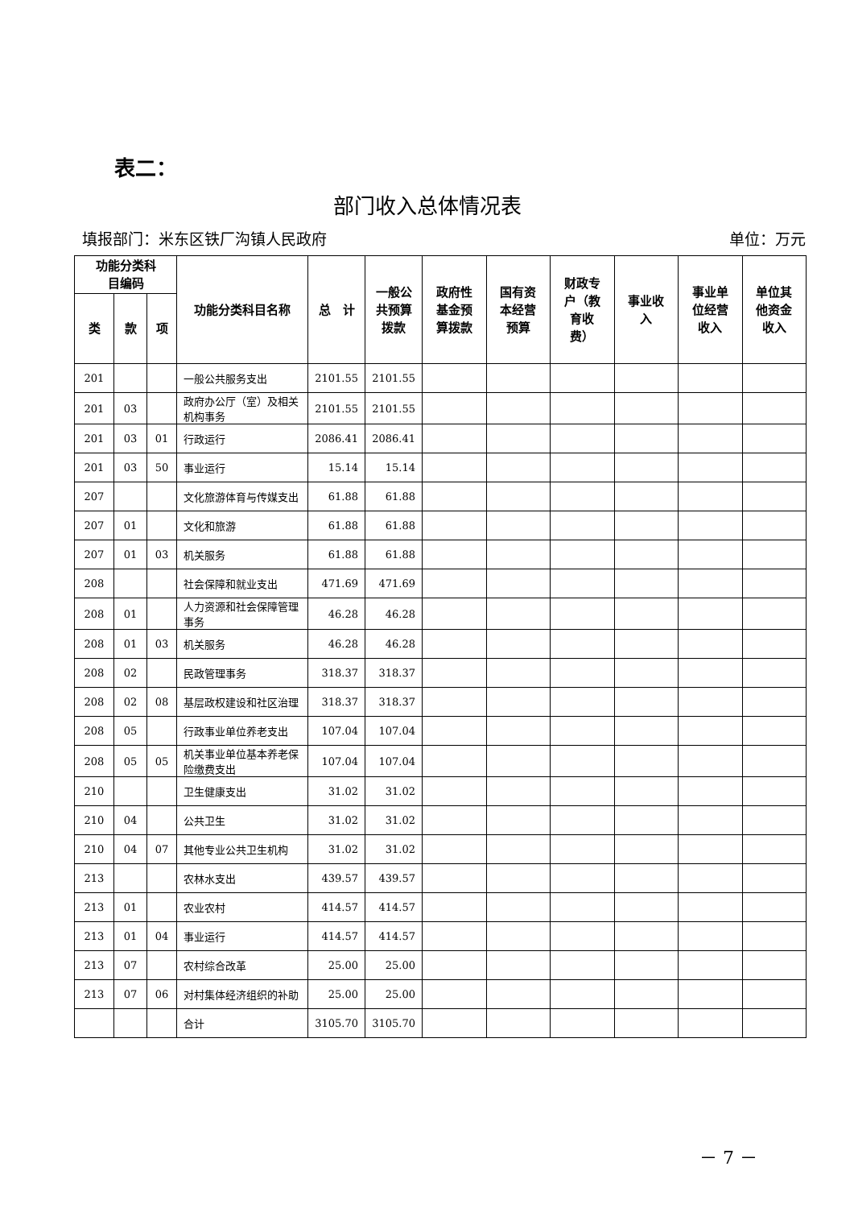表二：
部门收入总体情况表
填报部门：米东区铁厂沟镇人民政府 单位：万元
| 功能分类科 目编码 | | | 功能分类科目名称 | 总 计 | 一般公 共预算 拨款 | 政府性 基金预 算拨款 | 国有资 本经营 预算 | 财政专 户（教 育收 费） | 事业收 入 | 事业单 位经营 收入 | 单位其 他资金 收入 |
| --- | --- | --- | --- | --- | --- | --- | --- | --- | --- | --- | --- |
| 类 | 款 | 项 | | | | | | | | | |
| 201 | | | 一般公共服务支出 | 2101.55 | 2101.55 | | | | | | |
| 201 | 03 | | 政府办公厅（室）及相关机构事务 | 2101.55 | 2101.55 | | | | | | |
| 201 | 03 | 01 | 行政运行 | 2086.41 | 2086.41 | | | | | | |
| 201 | 03 | 50 | 事业运行 | 15.14 | 15.14 | | | | | | |
| 207 | | | 文化旅游体育与传媒支出 | 61.88 | 61.88 | | | | | | |
| 207 | 01 | | 文化和旅游 | 61.88 | 61.88 | | | | | | |
| 207 | 01 | 03 | 机关服务 | 61.88 | 61.88 | | | | | | |
| 208 | | | 社会保障和就业支出 | 471.69 | 471.69 | | | | | | |
| 208 | 01 | | 人力资源和社会保障管理事务 | 46.28 | 46.28 | | | | | | |
| 208 | 01 | 03 | 机关服务 | 46.28 | 46.28 | | | | | | |
| 208 | 02 | | 民政管理事务 | 318.37 | 318.37 | | | | | | |
| 208 | 02 | 08 | 基层政权建设和社区治理 | 318.37 | 318.37 | | | | | | |
| 208 | 05 | | 行政事业单位养老支出 | 107.04 | 107.04 | | | | | | |
| 208 | 05 | 05 | 机关事业单位基本养老保险缴费支出 | 107.04 | 107.04 | | | | | | |
| 210 | | | 卫生健康支出 | 31.02 | 31.02 | | | | | | |
| 210 | 04 | | 公共卫生 | 31.02 | 31.02 | | | | | | |
| 210 | 04 | 07 | 其他专业公共卫生机构 | 31.02 | 31.02 | | | | | | |
| 213 | | | 农林水支出 | 439.57 | 439.57 | | | | | | |
| 213 | 01 | | 农业农村 | 414.57 | 414.57 | | | | | | |
| 213 | 01 | 04 | 事业运行 | 414.57 | 414.57 | | | | | | |
| 213 | 07 | | 农村综合改革 | 25.00 | 25.00 | | | | | | |
| 213 | 07 | 06 | 对村集体经济组织的补助 | 25.00 | 25.00 | | | | | | |
| | | | 合计 | 3105.70 | 3105.70 | | | | | | |
－ 7 －